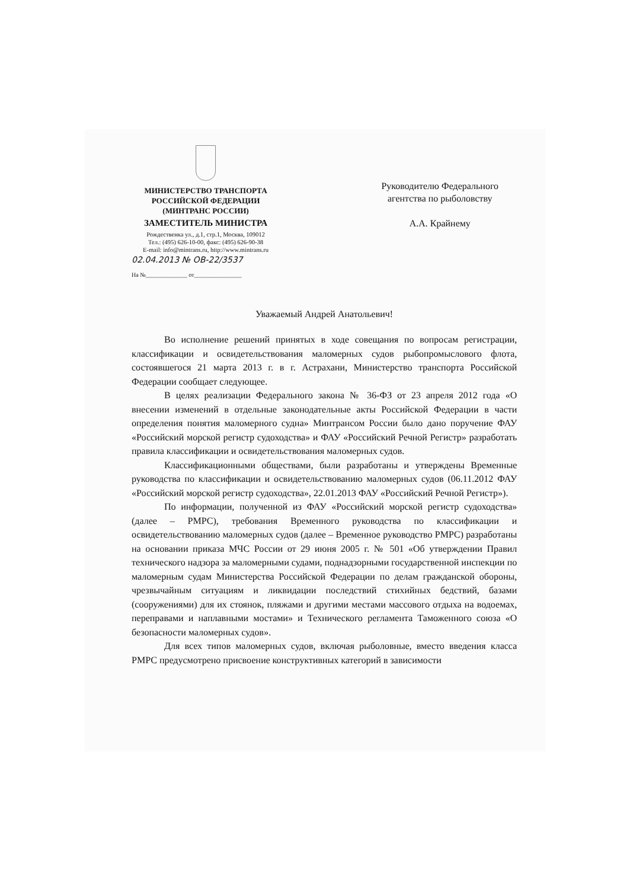МИНИСТЕРСТВО ТРАНСПОРТА
РОССИЙСКОЙ ФЕДЕРАЦИИ
(МИНТРАНС РОССИИ)
ЗАМЕСТИТЕЛЬ МИНИСТРА
Рождественка ул., д.1, стр.1, Москва, 109012
Тел.: (495) 626-10-00, факс: (495) 626-90-38
E-mail: info@mintrans.ru, http://www.mintrans.ru
02.04.2013 № ОВ-22/3537
На №______________ от________________
Руководителю Федерального агентства по рыболовству
А.А. Крайнему
Уважаемый Андрей Анатольевич!
Во исполнение решений принятых в ходе совещания по вопросам регистрации, классификации и освидетельствования маломерных судов рыбопромыслового флота, состоявшегося 21 марта 2013 г. в г. Астрахани, Министерство транспорта Российской Федерации сообщает следующее.
В целях реализации Федерального закона № 36-ФЗ от 23 апреля 2012 года «О внесении изменений в отдельные законодательные акты Российской Федерации в части определения понятия маломерного судна» Минтрансом России было дано поручение ФАУ «Российский морской регистр судоходства» и ФАУ «Российский Речной Регистр» разработать правила классификации и освидетельствования маломерных судов.
Классификационными обществами, были разработаны и утверждены Временные руководства по классификации и освидетельствованию маломерных судов (06.11.2012 ФАУ «Российский морской регистр судоходства», 22.01.2013 ФАУ «Российский Речной Регистр»).
По информации, полученной из ФАУ «Российский морской регистр судоходства» (далее – РМРС), требования Временного руководства по классификации и освидетельствованию маломерных судов (далее – Временное руководство РМРС) разработаны на основании приказа МЧС России от 29 июня 2005 г. № 501 «Об утверждении Правил технического надзора за маломерными судами, поднадзорными государственной инспекции по маломерным судам Министерства Российской Федерации по делам гражданской обороны, чрезвычайным ситуациям и ликвидации последствий стихийных бедствий, базами (сооружениями) для их стоянок, пляжами и другими местами массового отдыха на водоемах, переправами и наплавными мостами» и Технического регламента Таможенного союза «О безопасности маломерных судов».
Для всех типов маломерных судов, включая рыболовные, вместо введения класса РМРС предусмотрено присвоение конструктивных категорий в зависимости